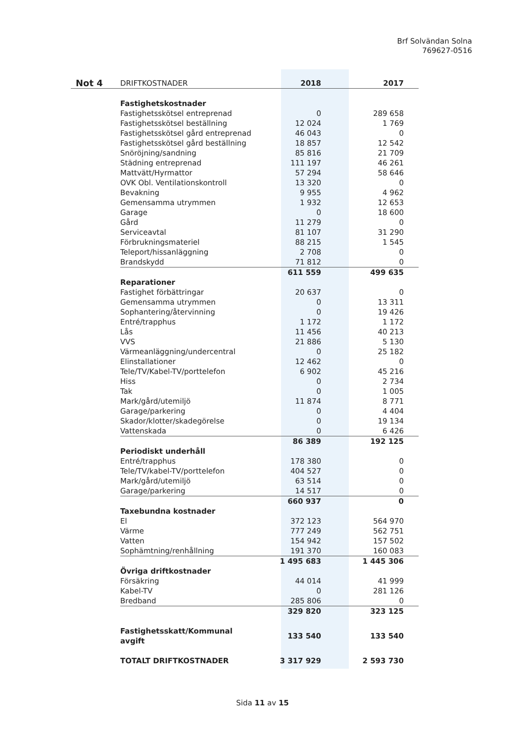Brf Solvändan Solna
769627-0516
| Not 4 | DRIFTKOSTNADER | 2018 | 2017 |
| --- | --- | --- | --- |
| | Fastighetskostnader | | |
| | Fastighetsskötsel entreprenad | 0 | 289 658 |
| | Fastighetsskötsel beställning | 12 024 | 1 769 |
| | Fastighetsskötsel gård entreprenad | 46 043 | 0 |
| | Fastighetsskötsel gård beställning | 18 857 | 12 542 |
| | Snöröjning/sandning | 85 816 | 21 709 |
| | Städning entreprenad | 111 197 | 46 261 |
| | Mattvätt/Hyrmattor | 57 294 | 58 646 |
| | OVK Obl. Ventilationskontroll | 13 320 | 0 |
| | Bevakning | 9 955 | 4 962 |
| | Gemensamma utrymmen | 1 932 | 12 653 |
| | Garage | 0 | 18 600 |
| | Gård | 11 279 | 0 |
| | Serviceavtal | 81 107 | 31 290 |
| | Förbrukningsmateriel | 88 215 | 1 545 |
| | Teleport/hissanläggning | 2 708 | 0 |
| | Brandskydd | 71 812 | 0 |
| | | 611 559 | 499 635 |
| | Reparationer | | |
| | Fastighet förbättringar | 20 637 | 0 |
| | Gemensamma utrymmen | 0 | 13 311 |
| | Sophantering/återvinning | 0 | 19 426 |
| | Entré/trapphus | 1 172 | 1 172 |
| | Lås | 11 456 | 40 213 |
| | VVS | 21 886 | 5 130 |
| | Värmeanläggning/undercentral | 0 | 25 182 |
| | Elinstallationer | 12 462 | 0 |
| | Tele/TV/Kabel-TV/porttelefon | 6 902 | 45 216 |
| | Hiss | 0 | 2 734 |
| | Tak | 0 | 1 005 |
| | Mark/gård/utemiljö | 11 874 | 8 771 |
| | Garage/parkering | 0 | 4 404 |
| | Skador/klotter/skadegörelse | 0 | 19 134 |
| | Vattenskada | 0 | 6 426 |
| | | 86 389 | 192 125 |
| | Periodiskt underhåll | | |
| | Entré/trapphus | 178 380 | 0 |
| | Tele/TV/kabel-TV/porttelefon | 404 527 | 0 |
| | Mark/gård/utemiljö | 63 514 | 0 |
| | Garage/parkering | 14 517 | 0 |
| | | 660 937 | 0 |
| | Taxebundna kostnader | | |
| | El | 372 123 | 564 970 |
| | Värme | 777 249 | 562 751 |
| | Vatten | 154 942 | 157 502 |
| | Sophämtning/renhållning | 191 370 | 160 083 |
| | | 1 495 683 | 1 445 306 |
| | Övriga driftkostnader | | |
| | Försäkring | 44 014 | 41 999 |
| | Kabel-TV | 0 | 281 126 |
| | Bredband | 285 806 | 0 |
| | | 329 820 | 323 125 |
| | Fastighetsskatt/Kommunal avgift | 133 540 | 133 540 |
| | TOTALT DRIFTKOSTNADER | 3 317 929 | 2 593 730 |
Sida 11 av 15